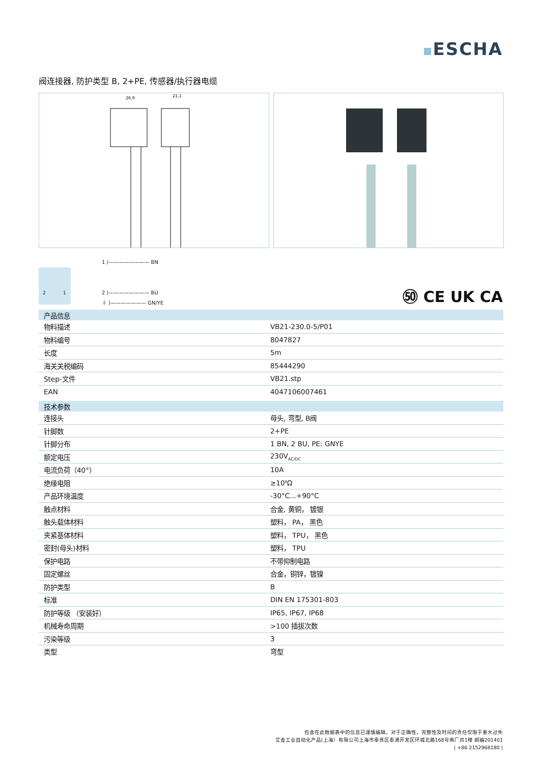ESCHA
阀连接器, 防护类型 B, 2+PE, 传感器/执行器电缆
26,9
21,1
1 ⟩———————— BN
2 ⟩———————— BU
⏚ ⟩——————— GN/YE
2 1
㊿ CE UK CA
| 产品信息 | |
| --- | --- |
| 物料描述 | VB21-230.0-5/P01 |
| 物料编号 | 8047827 |
| 长度 | 5m |
| 海关关税编码 | 85444290 |
| Step-文件 | VB21.stp |
| EAN | 4047106007461 |
| 技术参数 | |
| 连接头 | 母头, 弯型, B阀 |
| 针脚数 | 2+PE |
| 针脚分布 | 1 BN, 2 BU, PE: GNYE |
| 额定电压 | 230V<sub>AC/DC</sub> |
| 电流负荷（40°） | 10A |
| 绝缘电阻 | ≥10<sup>8</sup>Ω |
| 产品环境温度 | -30°C...+90°C |
| 触点材料 | 合金, 黄铜， 镀银 |
| 触头载体材料 | 塑料， PA， 黑色 |
| 夹紧基体材料 | 塑料， TPU， 黑色 |
| 密封(母头)材料 | 塑料， TPU |
| 保护电路 | 不带抑制电路 |
| 固定螺丝 | 合金，铜锌，镀镍 |
| 防护类型 | B |
| 标准 | DIN EN 175301-803 |
| 防护等级 （安装好） | IP65, IP67, IP68 |
| 机械寿命周期 | >100 插拔次数 |
| 污染等级 | 3 |
| 类型 | 弯型 |
包含在此数据表中的信息已谨慎编辑，对于正确性，完整性及时间的责任仅限于重大过失
艾查工业自动化产品(上海）有限公司上海市奉贤区奉浦开发区环城北路168号南厂房1楼 邮编201401
| +86 2152968180 |